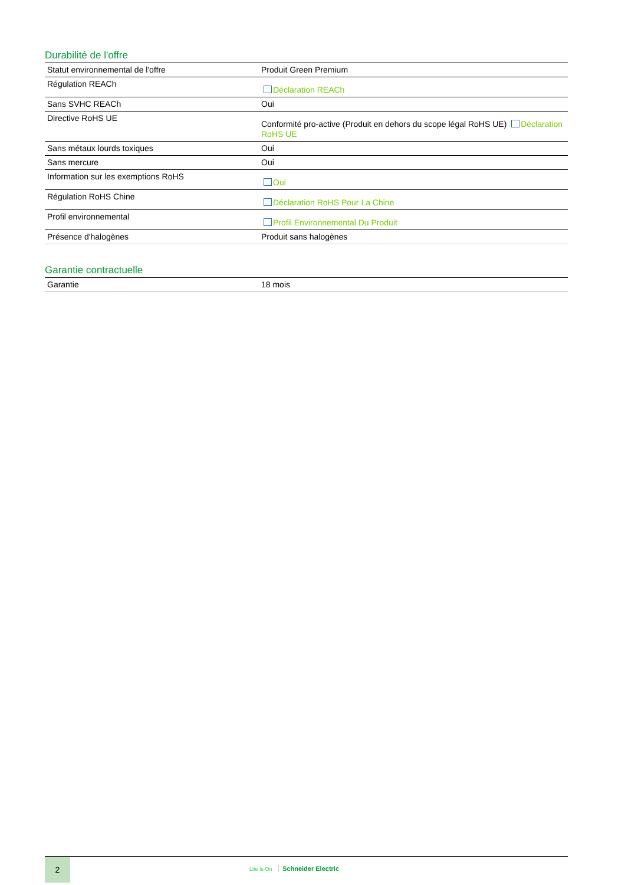Durabilité de l'offre
| Statut environnemental de l'offre | Produit Green Premium |
| Régulation REACh | Déclaration REACh |
| Sans SVHC REACh | Oui |
| Directive RoHS UE | Conformité pro-active (Produit en dehors du scope légal RoHS UE) Déclaration RoHS UE |
| Sans métaux lourds toxiques | Oui |
| Sans mercure | Oui |
| Information sur les exemptions RoHS | Oui |
| Régulation RoHS Chine | Déclaration RoHS Pour La Chine |
| Profil environnemental | Profil Environnemental Du Produit |
| Présence d'halogènes | Produit sans halogènes |
Garantie contractuelle
| Garantie | 18 mois |
2
Life Is On Schneider Electric